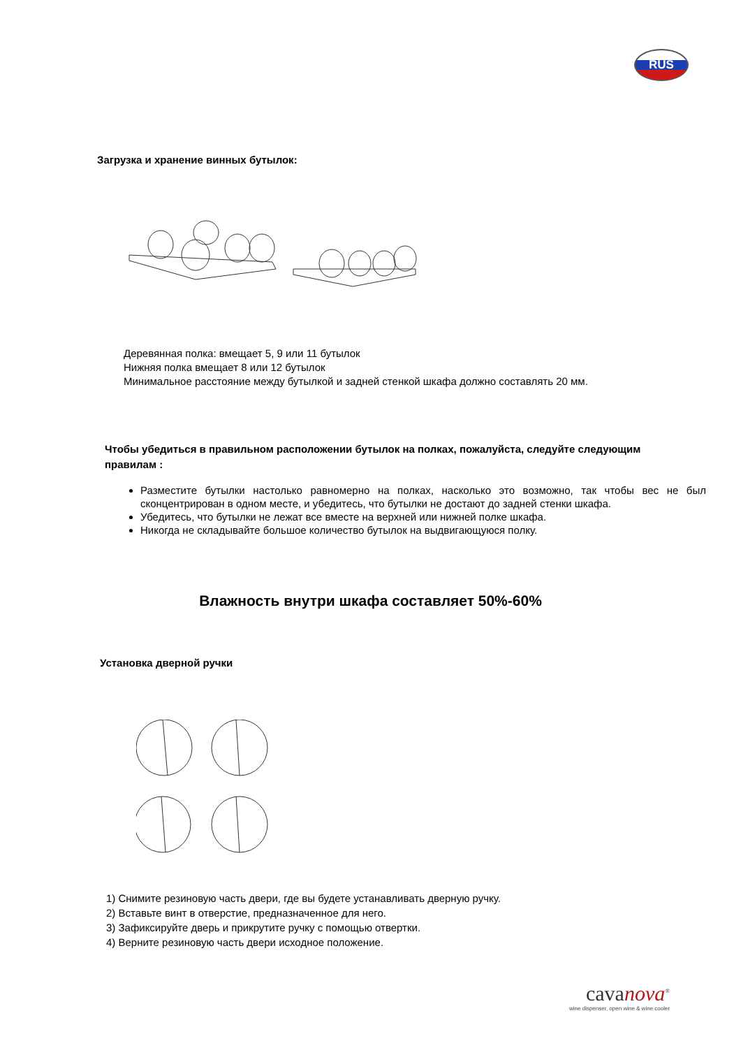RUS
Загрузка и хранение винных бутылок:
Деревянная полка: вмещает 5, 9 или 11 бутылок
Нижняя полка вмещает 8 или 12 бутылок
Минимальное расстояние между бутылкой и задней стенкой шкафа должно составлять 20 мм.
Чтобы убедиться в правильном расположении бутылок на полках, пожалуйста, следуйте следующим правилам :
Разместите бутылки настолько равномерно на полках, насколько это возможно, так чтобы вес не был сконцентрирован в одном месте, и убедитесь, что бутылки не достают до задней стенки шкафа.
Убедитесь, что бутылки не лежат все вместе на верхней или нижней полке шкафа.
Никогда не складывайте большое количество бутылок на выдвигающуюся полку.
Влажность внутри шкафа составляет 50%-60%
Установка дверной ручки
1) Снимите резиновую часть двери, где вы будете устанавливать дверную ручку.
2) Вставьте винт в отверстие, предназначенное для него.
3) Зафиксируйте дверь и прикрутите ручку с помощью отвертки.
4) Верните резиновую часть двери исходное положение.
cavanova<sup>®</sup>
wine dispenser, open wine & wine cooler